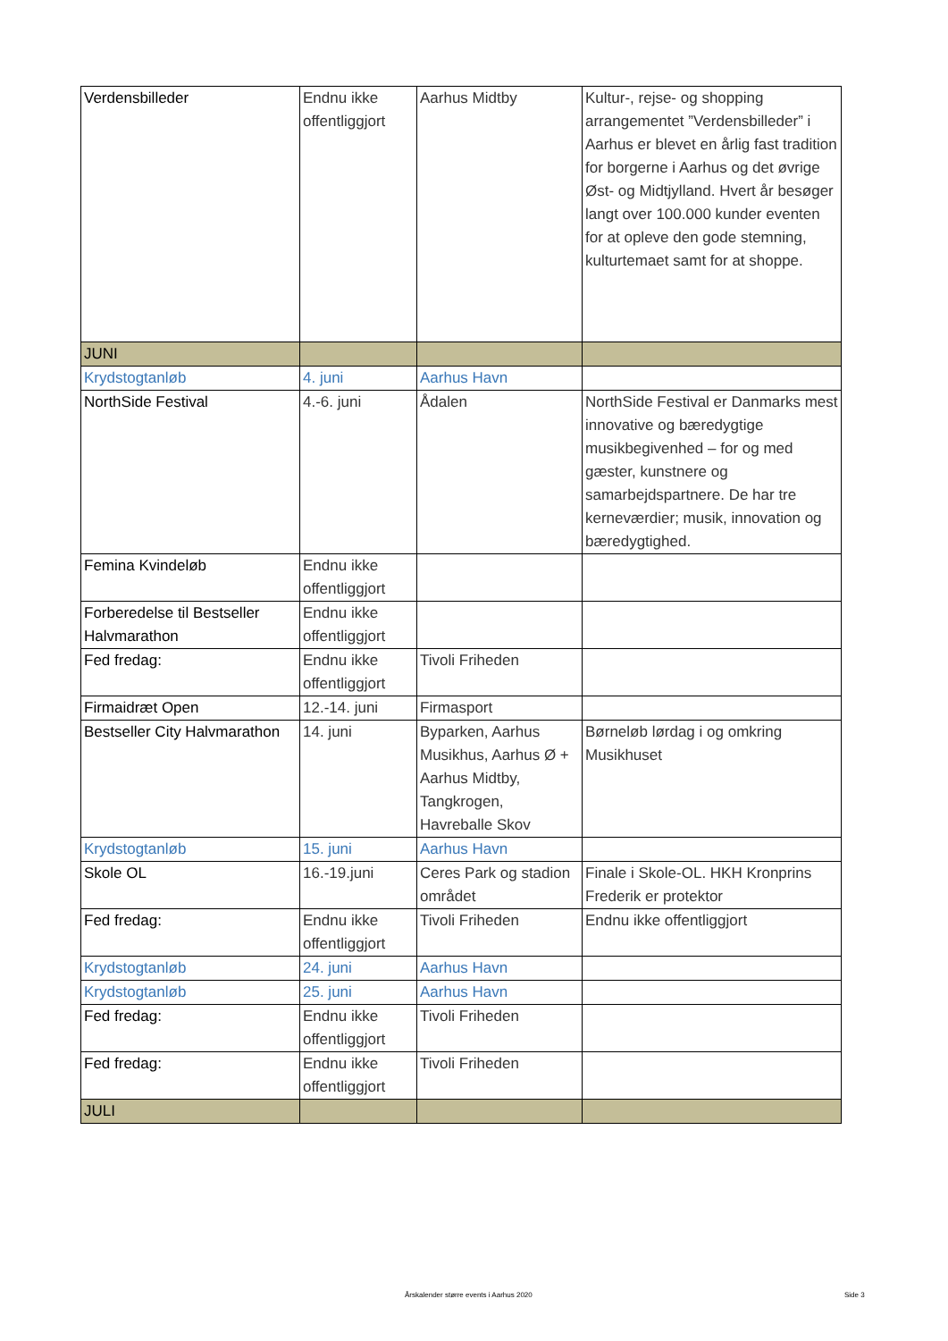| Verdensbilleder | Endnu ikke offentliggjort | Aarhus Midtby | Kultur-, rejse- og shopping arrangementet ”Verdensbilleder” i Aarhus er blevet en årlig fast tradition for borgerne i Aarhus og det øvrige Øst- og Midtjylland. Hvert år besøger langt over 100.000 kunder eventen for at opleve den gode stemning, kulturtemaet samt for at shoppe. |
| JUNI | | | |
| Krydstogtanløb | 4. juni | Aarhus Havn | |
| NorthSide Festival | 4.-6. juni | Ådalen | NorthSide Festival er Danmarks mest innovative og bæredygtige musikbegivenhed – for og med gæster, kunstnere og samarbejdspartnere. De har tre kerneværdier; musik, innovation og bæredygtighed. |
| Femina Kvindeløb | Endnu ikke offentliggjort | | |
| Forberedelse til Bestseller Halvmarathon | Endnu ikke offentliggjort | | |
| Fed fredag: | Endnu ikke offentliggjort | Tivoli Friheden | |
| Firmaidræt Open | 12.-14. juni | Firmasport | |
| Bestseller City Halvmarathon | 14. juni | Byparken, Aarhus Musikhus, Aarhus Ø + Aarhus Midtby, Tangkrogen, Havreballe Skov | Børneløb lørdag i og omkring Musikhuset |
| Krydstogtanløb | 15. juni | Aarhus Havn | |
| Skole OL | 16.-19.juni | Ceres Park og stadion området | Finale i Skole-OL. HKH Kronprins Frederik er protektor |
| Fed fredag: | Endnu ikke offentliggjort | Tivoli Friheden | Endnu ikke offentliggjort |
| Krydstogtanløb | 24. juni | Aarhus Havn | |
| Krydstogtanløb | 25. juni | Aarhus Havn | |
| Fed fredag: | Endnu ikke offentliggjort | Tivoli Friheden | |
| Fed fredag: | Endnu ikke offentliggjort | Tivoli Friheden | |
| JULI | | | |
Årskalender større events i Aarhus 2020
Side 3